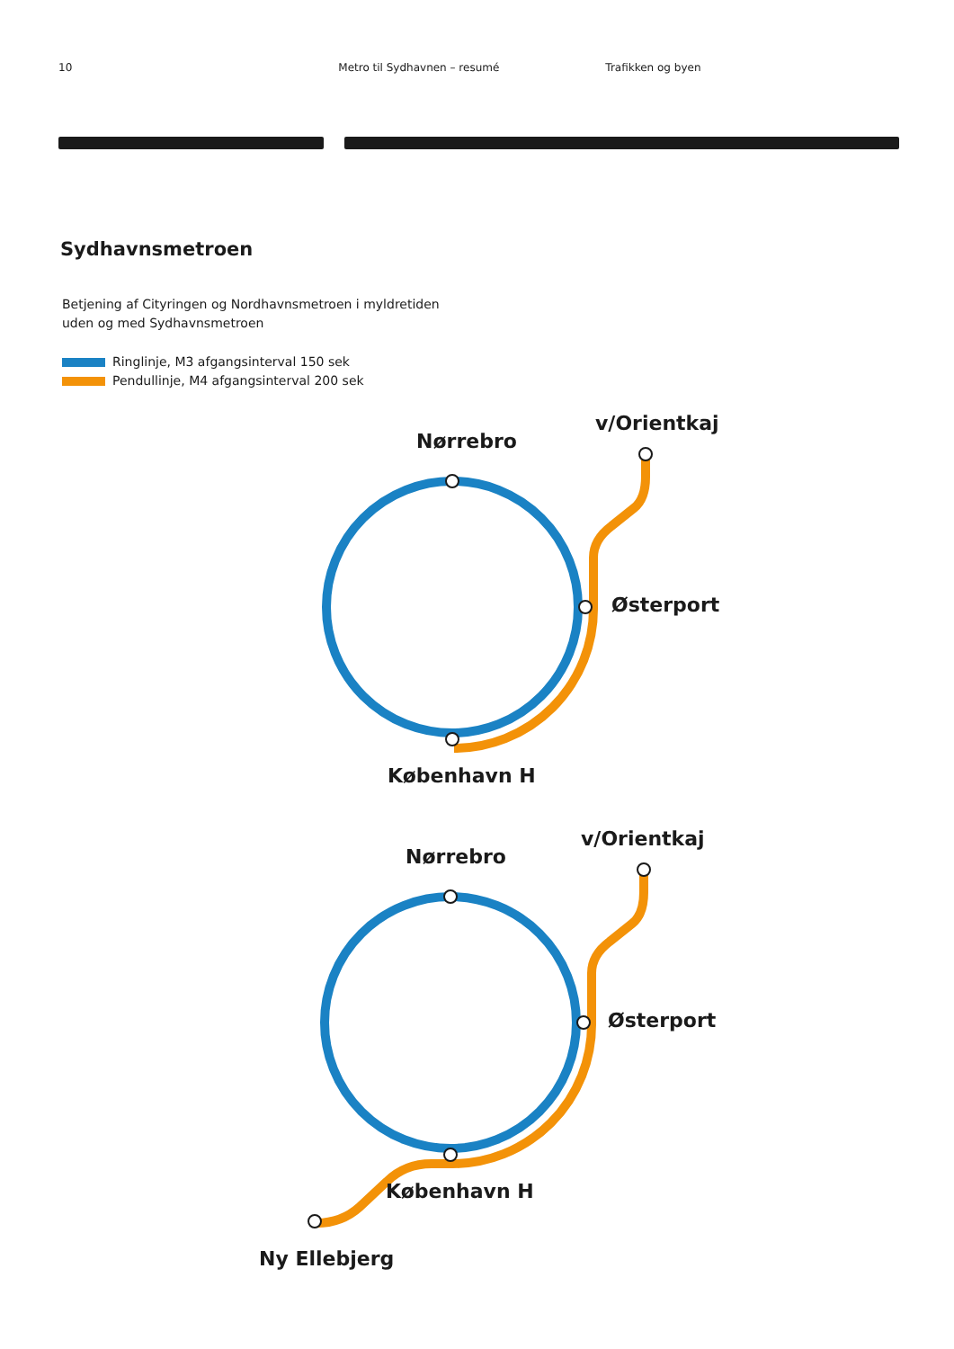10 Metro til Sydhavnen – resumé Trafikken og byen
Sydhavnsmetroen
Betjening af Cityringen og Nordhavnsmetroen i myldretiden
uden og med Sydhavnsmetroen
Ringlinje, M3 afgangsinterval 150 sek
Pendullinje, M4 afgangsinterval 200 sek
Nørrebro
v/Orientkaj
Østerport
København H
Nørrebro
v/Orientkaj
Østerport
København H
Ny Ellebjerg